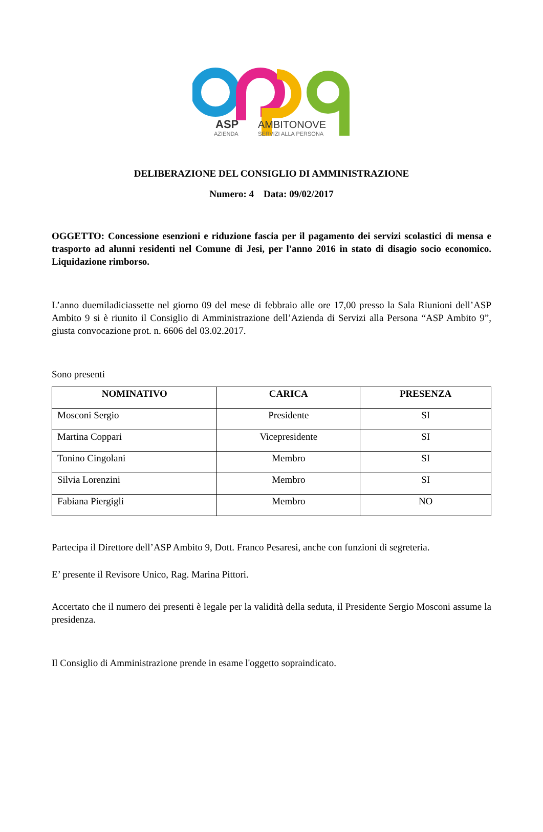ASP
AZIENDA
AMBITONOVE
SERVIZI ALLA PERSONA
DELIBERAZIONE DEL CONSIGLIO DI AMMINISTRAZIONE
Numero: 4 Data: 09/02/2017
OGGETTO: Concessione esenzioni e riduzione fascia per il pagamento dei servizi scolastici di mensa e trasporto ad alunni residenti nel Comune di Jesi, per l'anno 2016 in stato di disagio socio economico. Liquidazione rimborso.
L’anno duemiladiciassette nel giorno 09 del mese di febbraio alle ore 17,00 presso la Sala Riunioni dell’ASP Ambito 9 si è riunito il Consiglio di Amministrazione dell’Azienda di Servizi alla Persona “ASP Ambito 9”, giusta convocazione prot. n. 6606 del 03.02.2017.
Sono presenti
| NOMINATIVO | CARICA | PRESENZA |
| --- | --- | --- |
| Mosconi Sergio | Presidente | SI |
| Martina Coppari | Vicepresidente | SI |
| Tonino Cingolani | Membro | SI |
| Silvia Lorenzini | Membro | SI |
| Fabiana Piergigli | Membro | NO |
Partecipa il Direttore dell’ASP Ambito 9, Dott. Franco Pesaresi, anche con funzioni di segreteria.
E’ presente il Revisore Unico, Rag. Marina Pittori.
Accertato che il numero dei presenti è legale per la validità della seduta, il Presidente Sergio Mosconi assume la presidenza.
Il Consiglio di Amministrazione prende in esame l'oggetto sopraindicato.